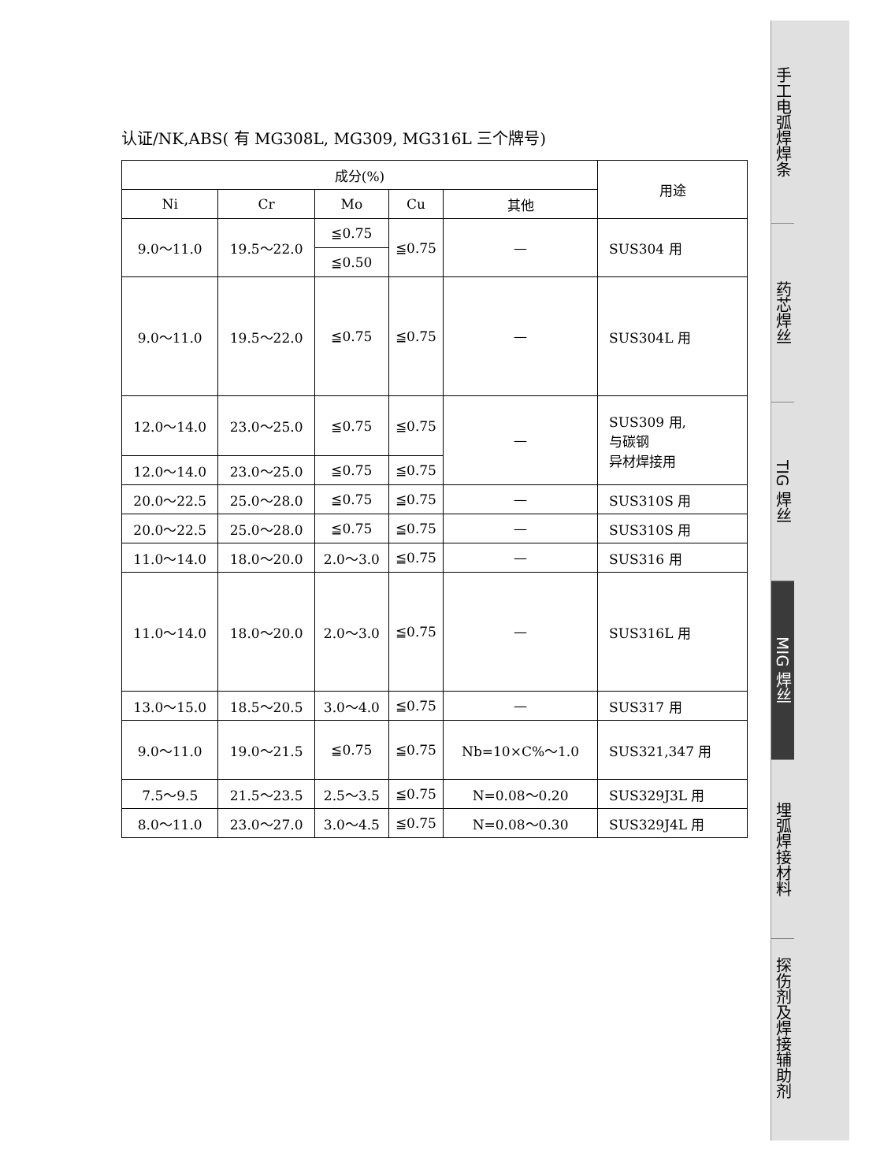认证/NK,ABS( 有 MG308L, MG309, MG316L 三个牌号)
| 成分(%) | | | | | 用途 |
| --- | --- | --- | --- | --- | --- |
| Ni | Cr | Mo | Cu | 其他 | |
| 9.0～11.0 | 19.5～22.0 | ≦0.75 | ≦0.75 | — | SUS304 用 |
| | | ≦0.50 | | | |
| 9.0～11.0 | 19.5～22.0 | ≦0.75 | ≦0.75 | — | SUS304L 用 |
| 12.0～14.0 | 23.0～25.0 | ≦0.75 | ≦0.75 | — | SUS309 用, 与碳钢 异材焊接用 |
| 12.0～14.0 | 23.0～25.0 | ≦0.75 | ≦0.75 | | |
| 20.0～22.5 | 25.0～28.0 | ≦0.75 | ≦0.75 | — | SUS310S 用 |
| 20.0～22.5 | 25.0～28.0 | ≦0.75 | ≦0.75 | — | SUS310S 用 |
| 11.0～14.0 | 18.0～20.0 | 2.0～3.0 | ≦0.75 | — | SUS316 用 |
| 11.0～14.0 | 18.0～20.0 | 2.0～3.0 | ≦0.75 | — | SUS316L 用 |
| 13.0～15.0 | 18.5～20.5 | 3.0～4.0 | ≦0.75 | — | SUS317 用 |
| 9.0～11.0 | 19.0～21.5 | ≦0.75 | ≦0.75 | Nb=10×C%～1.0 | SUS321,347 用 |
| 7.5～9.5 | 21.5～23.5 | 2.5～3.5 | ≦0.75 | N=0.08～0.20 | SUS329J3L 用 |
| 8.0～11.0 | 23.0～27.0 | 3.0～4.5 | ≦0.75 | N=0.08～0.30 | SUS329J4L 用 |
手工电弧焊焊条
药芯焊丝
TIG 焊丝
MIG 焊丝
埋弧焊接材料
探伤剂及焊接辅助剂